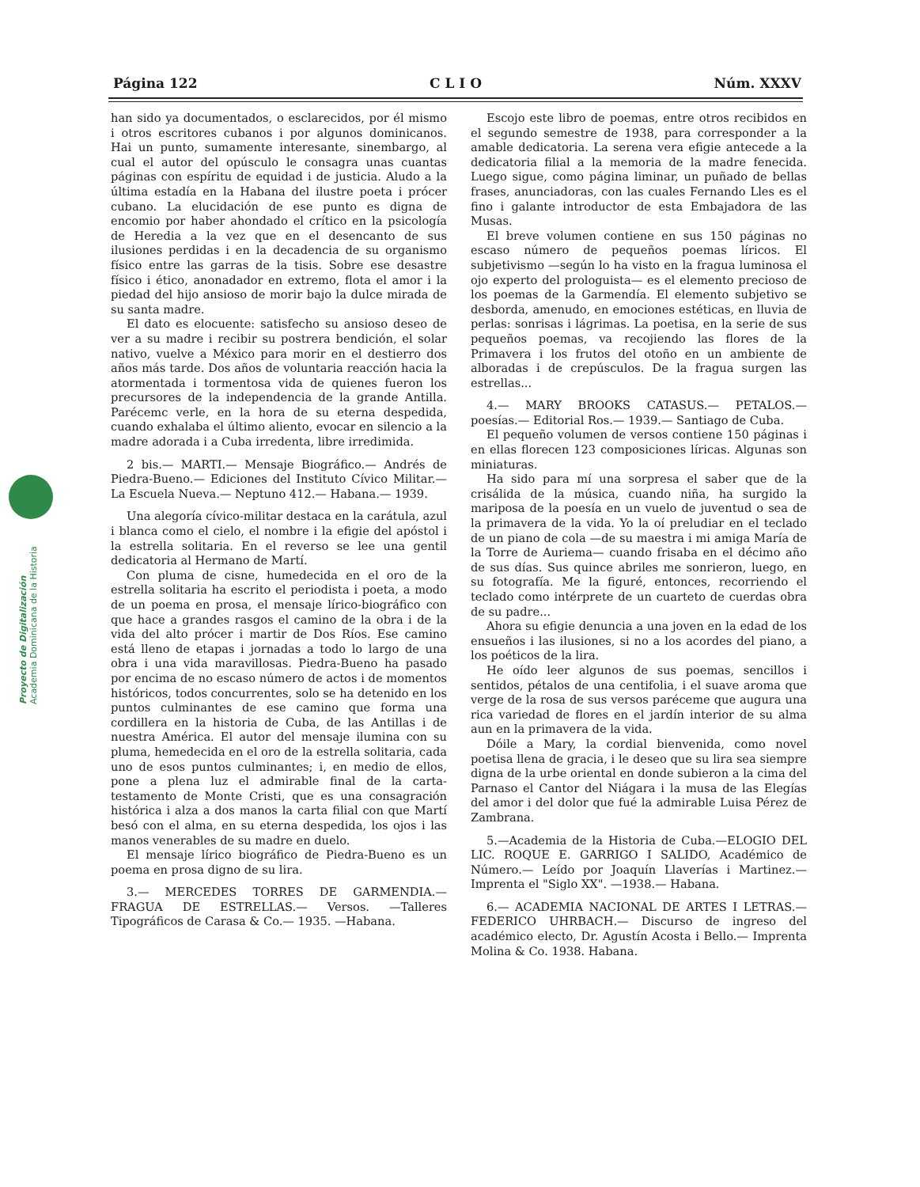Página 122 C L I O Núm. XXXV
Proyecto de Digitalización Academia Dominicana de la Historia
han sido ya documentados, o esclarecidos, por él mismo i otros escritores cubanos i por algunos dominicanos. Hai un punto, sumamente interesante, sinembargo, al cual el autor del opúsculo le consagra unas cuantas páginas con espíritu de equidad i de justicia. Aludo a la última estadía en la Habana del ilustre poeta i prócer cubano. La elucidación de ese punto es digna de encomio por haber ahondado el crítico en la psicología de Heredia a la vez que en el desencanto de sus ilusiones perdidas i en la decadencia de su organismo físico entre las garras de la tisis. Sobre ese desastre físico i ético, anonadador en extremo, flota el amor i la piedad del hijo ansioso de morir bajo la dulce mirada de su santa madre.
El dato es elocuente: satisfecho su ansioso deseo de ver a su madre i recibir su postrera bendición, el solar nativo, vuelve a México para morir en el destierro dos años más tarde. Dos años de voluntaria reacción hacia la atormentada i tormentosa vida de quienes fueron los precursores de la independencia de la grande Antilla. Parécemc verle, en la hora de su eterna despedida, cuando exhalaba el último aliento, evocar en silencio a la madre adorada i a Cuba irredenta, libre irredimida.
2 bis.— MARTI.— Mensaje Biográfico.— Andrés de Piedra-Bueno.— Ediciones del Instituto Cívico Militar.— La Escuela Nueva.— Neptuno 412.— Habana.— 1939.
Una alegoría cívico-militar destaca en la carátula, azul i blanca como el cielo, el nombre i la efigie del apóstol i la estrella solitaria. En el reverso se lee una gentil dedicatoria al Hermano de Martí.
Con pluma de cisne, humedecida en el oro de la estrella solitaria ha escrito el periodista i poeta, a modo de un poema en prosa, el mensaje lírico-biográfico con que hace a grandes rasgos el camino de la obra i de la vida del alto prócer i martir de Dos Ríos. Ese camino está lleno de etapas i jornadas a todo lo largo de una obra i una vida maravillosas. Piedra-Bueno ha pasado por encima de no escaso número de actos i de momentos históricos, todos concurrentes, solo se ha detenido en los puntos culminantes de ese camino que forma una cordillera en la historia de Cuba, de las Antillas i de nuestra América. El autor del mensaje ilumina con su pluma, hemedecida en el oro de la estrella solitaria, cada uno de esos puntos culminantes; i, en medio de ellos, pone a plena luz el admirable final de la carta-testamento de Monte Cristi, que es una consagración histórica i alza a dos manos la carta filial con que Martí besó con el alma, en su eterna despedida, los ojos i las manos venerables de su madre en duelo.
El mensaje lírico biográfico de Piedra-Bueno es un poema en prosa digno de su lira.
3.— MERCEDES TORRES DE GARMENDIA.— FRAGUA DE ESTRELLAS.— Versos. —Talleres Tipográficos de Carasa & Co.— 1935. —Habana.
Escojo este libro de poemas, entre otros recibidos en el segundo semestre de 1938, para corresponder a la amable dedicatoria. La serena vera efigie antecede a la dedicatoria filial a la memoria de la madre fenecida. Luego sigue, como página liminar, un puñado de bellas frases, anunciadoras, con las cuales Fernando Lles es el fino i galante introductor de esta Embajadora de las Musas.
El breve volumen contiene en sus 150 páginas no escaso número de pequeños poemas líricos. El subjetivismo —según lo ha visto en la fragua luminosa el ojo experto del prologuista— es el elemento precioso de los poemas de la Garmendía. El elemento subjetivo se desborda, amenudo, en emociones estéticas, en lluvia de perlas: sonrisas i lágrimas. La poetisa, en la serie de sus pequeños poemas, va recojiendo las flores de la Primavera i los frutos del otoño en un ambiente de alboradas i de crepúsculos. De la fragua surgen las estrellas...
4.— MARY BROOKS CATASUS.— PETALOS.— poesías.— Editorial Ros.— 1939.— Santiago de Cuba.
El pequeño volumen de versos contiene 150 páginas i en ellas florecen 123 composiciones líricas. Algunas son miniaturas.
Ha sido para mí una sorpresa el saber que de la crisálida de la música, cuando niña, ha surgido la mariposa de la poesía en un vuelo de juventud o sea de la primavera de la vida. Yo la oí preludiar en el teclado de un piano de cola —de su maestra i mi amiga María de la Torre de Auriema— cuando frisaba en el décimo año de sus días. Sus quince abriles me sonrieron, luego, en su fotografía. Me la figuré, entonces, recorriendo el teclado como intérprete de un cuarteto de cuerdas obra de su padre...
Ahora su efigie denuncia a una joven en la edad de los ensueños i las ilusiones, si no a los acordes del piano, a los poéticos de la lira.
He oído leer algunos de sus poemas, sencillos i sentidos, pétalos de una centifolia, i el suave aroma que verge de la rosa de sus versos parécеme que augura una rica variedad de flores en el jardín interior de su alma aun en la primavera de la vida.
Dóile a Mary, la cordial bienvenida, como novel poetisa llena de gracia, i le deseo que su lira sea siempre digna de la urbe oriental en donde subieron a la cima del Parnaso el Cantor del Niágara i la musa de las Elegías del amor i del dolor que fué la admirable Luisa Pérez de Zambrana.
5.—Academia de la Historia de Cuba.—ELOGIO DEL LIC. ROQUE E. GARRIGO I SALIDO, Académico de Número.— Leído por Joaquín Llaverías i Martinez.— Imprenta el "Siglo XX". —1938.— Habana.
6.— ACADEMIA NACIONAL DE ARTES I LETRAS.— FEDERICO UHRBACH.— Discurso de ingreso del académico electo, Dr. Agustín Acosta i Bello.— Imprenta Molina & Co. 1938. Habana.